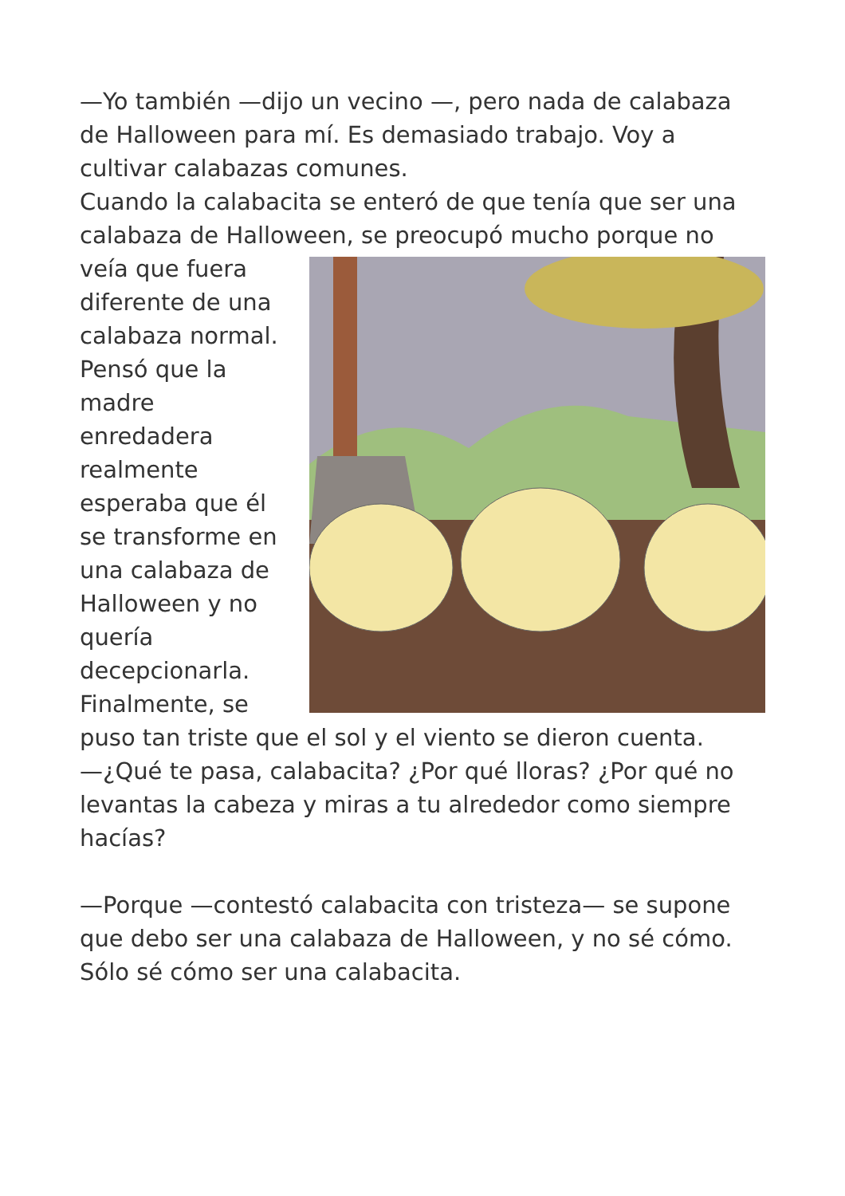—Yo también —dijo un vecino —, pero nada de calabaza de Halloween para mí. Es demasiado trabajo. Voy a cultivar calabazas comunes.
Cuando la calabacita se enteró de que tenía que ser una calabaza de Halloween, se preocupó mucho porque no veía que fuera diferente de una calabaza normal. Pensó que la madre enredadera realmente esperaba que él se transforme en una calabaza de Halloween y no quería decepcionarla. Finalmente, se puso tan triste que el sol y el viento se dieron cuenta.
—¿Qué te pasa, calabacita? ¿Por qué lloras? ¿Por qué no levantas la cabeza y miras a tu alrededor como siempre hacías?
—Porque —contestó calabacita con tristeza— se supone que debo ser una calabaza de Halloween, y no sé cómo. Sólo sé cómo ser una calabacita.